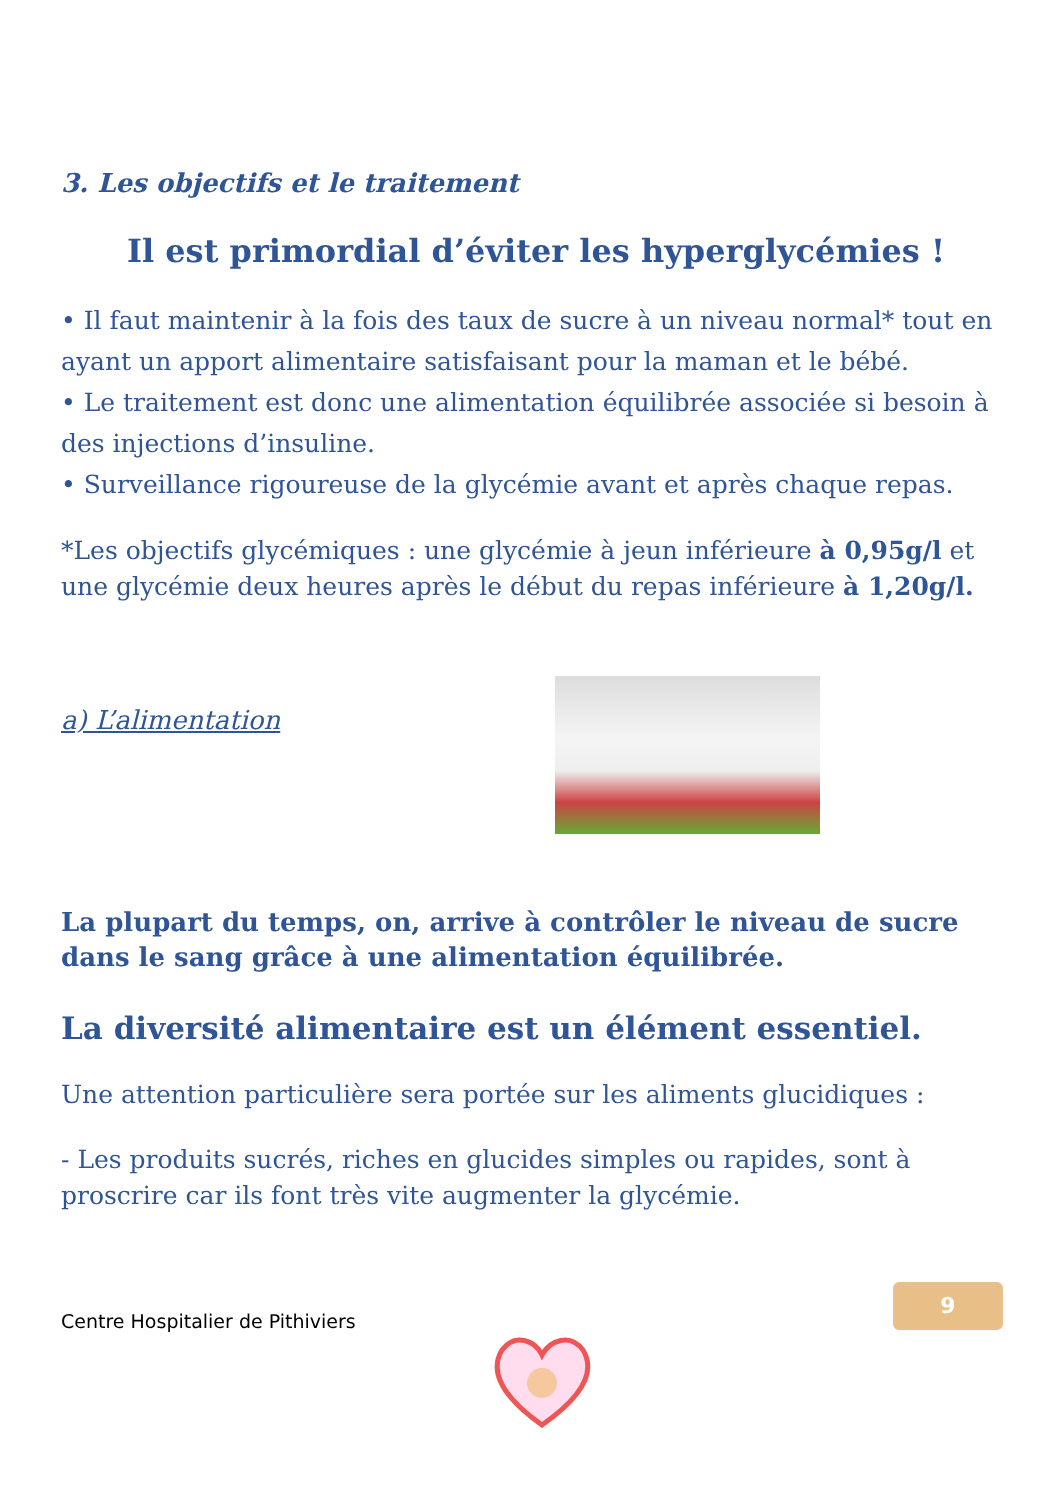3. Les objectifs et le traitement
Il est primordial d’éviter les hyperglycémies !
• Il faut maintenir à la fois des taux de sucre à un niveau normal* tout en ayant un apport alimentaire satisfaisant pour la maman et le bébé.
• Le traitement est donc une alimentation équilibrée associée si besoin à des injections d’insuline.
• Surveillance rigoureuse de la glycémie avant et après chaque repas.
*Les objectifs glycémiques : une glycémie à jeun inférieure à 0,95g/l et une glycémie deux heures après le début du repas inférieure à 1,20g/l.
a) L’alimentation
La plupart du temps, on, arrive à contrôler le niveau de sucre dans le sang grâce à une alimentation équilibrée.
La diversité alimentaire est un élément essentiel.
Une attention particulière sera portée sur les aliments glucidiques :
- Les produits sucrés, riches en glucides simples ou rapides, sont à proscrire car ils font très vite augmenter la glycémie.
9
Centre Hospitalier de Pithiviers